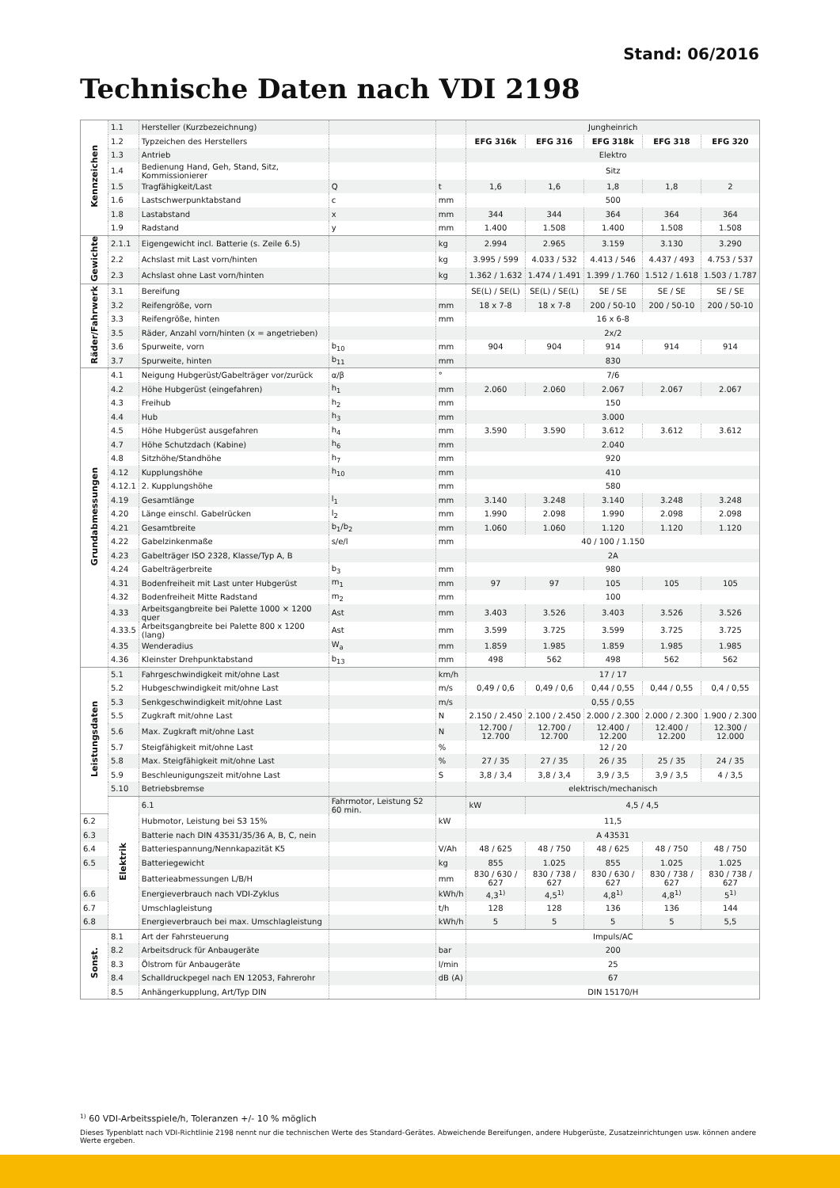Stand: 06/2016
Technische Daten nach VDI 2198
| Kennzeichen | 1.1 | Hersteller (Kurzbezeichnung) | | | Jungheinrich | | | | |
| | 1.2 | Typzeichen des Herstellers | | | EFG 316k | EFG 316 | EFG 318k | EFG 318 | EFG 320 |
| | 1.3 | Antrieb | | | Elektro | | | | |
| | 1.4 | Bedienung Hand, Geh, Stand, Sitz, Kommissionierer | | | Sitz | | | | |
| | 1.5 | Tragfähigkeit/Last | Q | t | 1,6 | 1,6 | 1,8 | 1,8 | 2 |
| | 1.6 | Lastschwerpunktabstand | c | mm | 500 | | | | |
| | 1.8 | Lastabstand | x | mm | 344 | 344 | 364 | 364 | 364 |
| | 1.9 | Radstand | y | mm | 1.400 | 1.508 | 1.400 | 1.508 | 1.508 |
| Gewichte | 2.1.1 | Eigengewicht incl. Batterie (s. Zeile 6.5) | | kg | 2.994 | 2.965 | 3.159 | 3.130 | 3.290 |
| | 2.2 | Achslast mit Last vorn/hinten | | kg | 3.995 / 599 | 4.033 / 532 | 4.413 / 546 | 4.437 / 493 | 4.753 / 537 |
| | 2.3 | Achslast ohne Last vorn/hinten | | kg | 1.362 / 1.632 | 1.474 / 1.491 | 1.399 / 1.760 | 1.512 / 1.618 | 1.503 / 1.787 |
| Räder/Fahrwerk | 3.1 | Bereifung | | | SE(L) / SE(L) | SE(L) / SE(L) | SE / SE | SE / SE | SE / SE |
| | 3.2 | Reifengröße, vorn | | mm | 18 x 7-8 | 18 x 7-8 | 200 / 50-10 | 200 / 50-10 | 200 / 50-10 |
| | 3.3 | Reifengröße, hinten | | mm | 16 x 6-8 | | | | |
| | 3.5 | Räder, Anzahl vorn/hinten (x = angetrieben) | | | 2x/2 | | | | |
| | 3.6 | Spurweite, vorn | b<sub>10</sub> | mm | 904 | 904 | 914 | 914 | 914 |
| | 3.7 | Spurweite, hinten | b<sub>11</sub> | mm | 830 | | | | |
| Grundabmessungen | 4.1 | Neigung Hubgerüst/Gabelträger vor/zurück | α/β | ° | 7/6 | | | | |
| | 4.2 | Höhe Hubgerüst (eingefahren) | h<sub>1</sub> | mm | 2.060 | 2.060 | 2.067 | 2.067 | 2.067 |
| | 4.3 | Freihub | h<sub>2</sub> | mm | 150 | | | | |
| | 4.4 | Hub | h<sub>3</sub> | mm | 3.000 | | | | |
| | 4.5 | Höhe Hubgerüst ausgefahren | h<sub>4</sub> | mm | 3.590 | 3.590 | 3.612 | 3.612 | 3.612 |
| | 4.7 | Höhe Schutzdach (Kabine) | h<sub>6</sub> | mm | 2.040 | | | | |
| | 4.8 | Sitzhöhe/Standhöhe | h<sub>7</sub> | mm | 920 | | | | |
| | 4.12 | Kupplungshöhe | h<sub>10</sub> | mm | 410 | | | | |
| | 4.12.1 | 2. Kupplungshöhe | | mm | 580 | | | | |
| | 4.19 | Gesamtlänge | l<sub>1</sub> | mm | 3.140 | 3.248 | 3.140 | 3.248 | 3.248 |
| | 4.20 | Länge einschl. Gabelrücken | l<sub>2</sub> | mm | 1.990 | 2.098 | 1.990 | 2.098 | 2.098 |
| | 4.21 | Gesamtbreite | b<sub>1</sub>/b<sub>2</sub> | mm | 1.060 | 1.060 | 1.120 | 1.120 | 1.120 |
| | 4.22 | Gabelzinkenmaße | s/e/l | mm | 40 / 100 / 1.150 | | | | |
| | 4.23 | Gabelträger ISO 2328, Klasse/Typ A, B | | | 2A | | | | |
| | 4.24 | Gabelträgerbreite | b<sub>3</sub> | mm | 980 | | | | |
| | 4.31 | Bodenfreiheit mit Last unter Hubgerüst | m<sub>1</sub> | mm | 97 | 97 | 105 | 105 | 105 |
| | 4.32 | Bodenfreiheit Mitte Radstand | m<sub>2</sub> | mm | 100 | | | | |
| | 4.33 | Arbeitsgangbreite bei Palette 1000 × 1200 quer | Ast | mm | 3.403 | 3.526 | 3.403 | 3.526 | 3.526 |
| | 4.33.5 | Arbeitsgangbreite bei Palette 800 x 1200 (lang) | Ast | mm | 3.599 | 3.725 | 3.599 | 3.725 | 3.725 |
| | 4.35 | Wenderadius | W<sub>a</sub> | mm | 1.859 | 1.985 | 1.859 | 1.985 | 1.985 |
| | 4.36 | Kleinster Drehpunktabstand | b<sub>13</sub> | mm | 498 | 562 | 498 | 562 | 562 |
| Leistungsdaten | 5.1 | Fahrgeschwindigkeit mit/ohne Last | | km/h | 17 / 17 | | | | |
| | 5.2 | Hubgeschwindigkeit mit/ohne Last | | m/s | 0,49 / 0,6 | 0,49 / 0,6 | 0,44 / 0,55 | 0,44 / 0,55 | 0,4 / 0,55 |
| | 5.3 | Senkgeschwindigkeit mit/ohne Last | | m/s | 0,55 / 0,55 | | | | |
| | 5.5 | Zugkraft mit/ohne Last | | N | 2.150 / 2.450 | 2.100 / 2.450 | 2.000 / 2.300 | 2.000 / 2.300 | 1.900 / 2.300 |
| | 5.6 | Max. Zugkraft mit/ohne Last | | N | 12.700 / 12.700 | 12.700 / 12.700 | 12.400 / 12.200 | 12.400 / 12.200 | 12.300 / 12.000 |
| | 5.7 | Steigfähigkeit mit/ohne Last | | % | 12 / 20 | | | | |
| | 5.8 | Max. Steigfähigkeit mit/ohne Last | | % | 27 / 35 | 27 / 35 | 26 / 35 | 25 / 35 | 24 / 35 |
| | 5.9 | Beschleunigungszeit mit/ohne Last | | S | 3,8 / 3,4 | 3,8 / 3,4 | 3,9 / 3,5 | 3,9 / 3,5 | 4 / 3,5 |
| | 5.10 | Betriebsbremse | | | elektrisch/mechanisch | | | | |
| | Elektrik | 6.1 | Fahrmotor, Leistung S2 60 min. | | kW | 4,5 / 4,5 | | | |
| 6.2 | | Hubmotor, Leistung bei S3 15% | | kW | 11,5 | | | | |
| 6.3 | | Batterie nach DIN 43531/35/36 A, B, C, nein | | | A 43531 | | | | |
| 6.4 | | Batteriespannung/Nennkapazität K5 | | V/Ah | 48 / 625 | 48 / 750 | 48 / 625 | 48 / 750 | 48 / 750 |
| 6.5 | | Batteriegewicht | | kg | 855 | 1.025 | 855 | 1.025 | 1.025 |
| | | Batterieabmessungen L/B/H | | mm | 830 / 630 / 627 | 830 / 738 / 627 | 830 / 630 / 627 | 830 / 738 / 627 | 830 / 738 / 627 |
| 6.6 | | Energieverbrauch nach VDI-Zyklus | | kWh/h | 4,3<sup>1)</sup> | 4,5<sup>1)</sup> | 4,8<sup>1)</sup> | 4,8<sup>1)</sup> | 5<sup>1)</sup> |
| 6.7 | | Umschlagleistung | | t/h | 128 | 128 | 136 | 136 | 144 |
| 6.8 | | Energieverbrauch bei max. Umschlagleistung | | kWh/h | 5 | 5 | 5 | 5 | 5,5 |
| Sonst. | 8.1 | Art der Fahrsteuerung | | | Impuls/AC | | | | |
| | 8.2 | Arbeitsdruck für Anbaugeräte | | bar | 200 | | | | |
| | 8.3 | Ölstrom für Anbaugeräte | | l/min | 25 | | | | |
| | 8.4 | Schalldruckpegel nach EN 12053, Fahrerohr | | dB (A) | 67 | | | | |
| | 8.5 | Anhängerkupplung, Art/Typ DIN | | | DIN 15170/H | | | | |
<sup>1)</sup> 60 VDI-Arbeitsspiele/h, Toleranzen +/- 10 % möglich
Dieses Typenblatt nach VDI-Richtlinie 2198 nennt nur die technischen Werte des Standard-Gerätes. Abweichende Bereifungen, andere Hubgerüste, Zusatzeinrichtungen usw. können andere Werte ergeben.